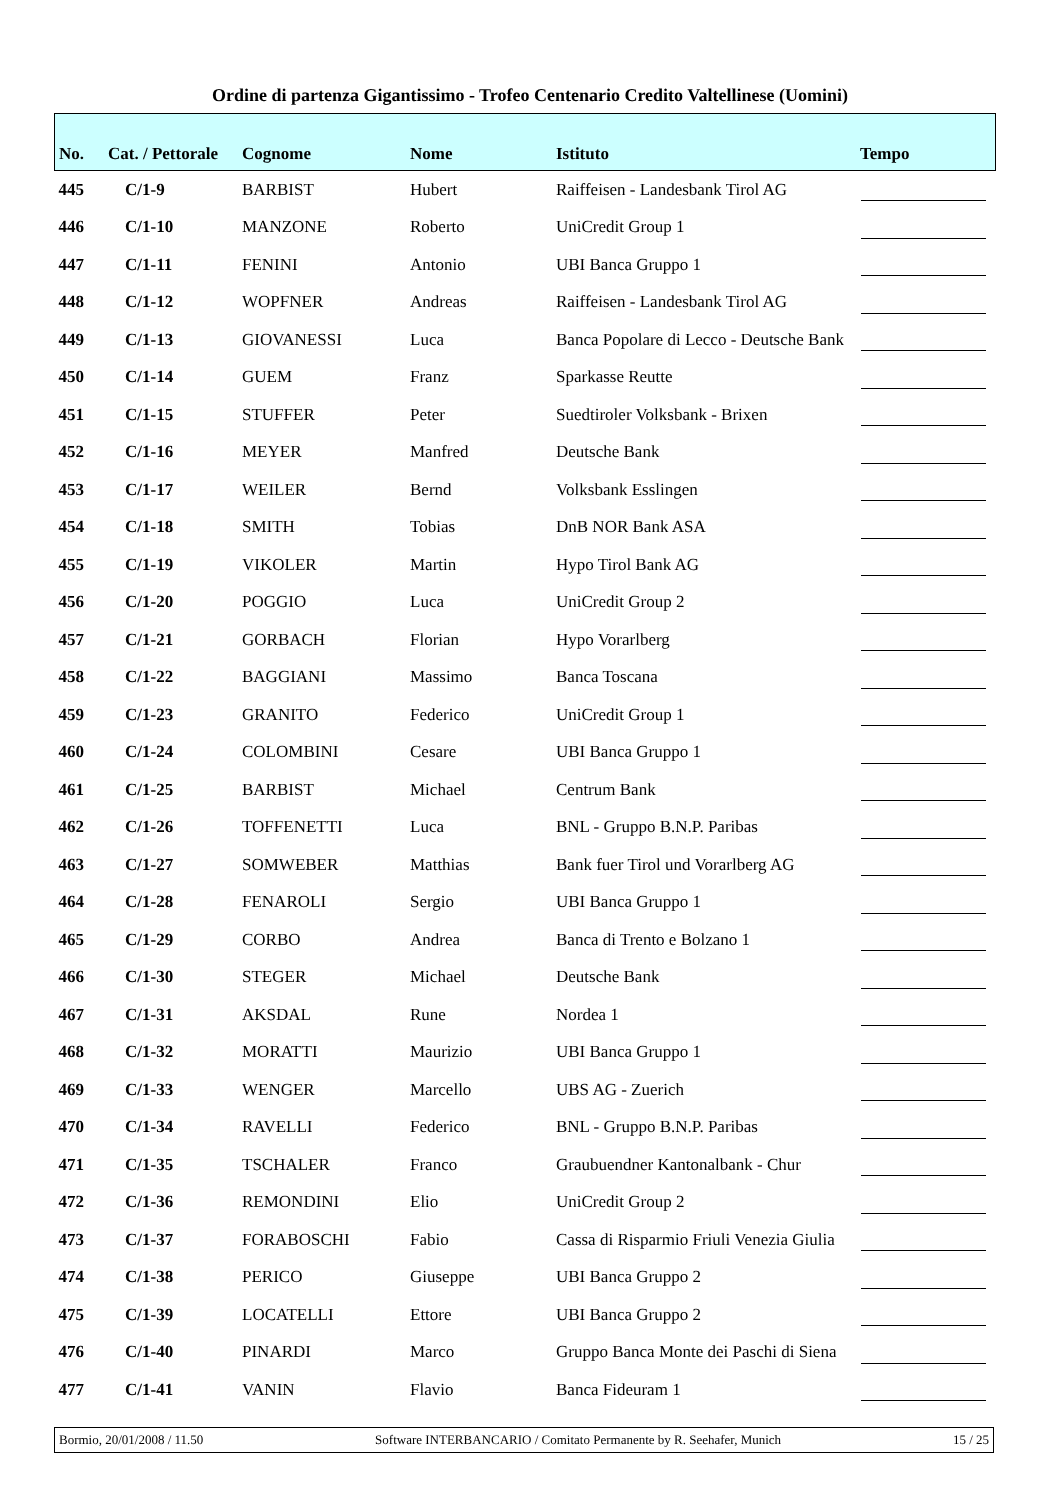Ordine di partenza Gigantissimo - Trofeo Centenario Credito Valtellinese (Uomini)
| No. | Cat. / Pettorale | Cognome | Nome | Istituto | Tempo |
| --- | --- | --- | --- | --- | --- |
| 445 | C/1-9 | BARBIST | Hubert | Raiffeisen - Landesbank Tirol AG | |
| 446 | C/1-10 | MANZONE | Roberto | UniCredit Group 1 | |
| 447 | C/1-11 | FENINI | Antonio | UBI Banca Gruppo 1 | |
| 448 | C/1-12 | WOPFNER | Andreas | Raiffeisen - Landesbank Tirol AG | |
| 449 | C/1-13 | GIOVANESSI | Luca | Banca Popolare di Lecco - Deutsche Bank | |
| 450 | C/1-14 | GUEM | Franz | Sparkasse Reutte | |
| 451 | C/1-15 | STUFFER | Peter | Suedtiroler Volksbank - Brixen | |
| 452 | C/1-16 | MEYER | Manfred | Deutsche Bank | |
| 453 | C/1-17 | WEILER | Bernd | Volksbank Esslingen | |
| 454 | C/1-18 | SMITH | Tobias | DnB NOR Bank ASA | |
| 455 | C/1-19 | VIKOLER | Martin | Hypo Tirol Bank AG | |
| 456 | C/1-20 | POGGIO | Luca | UniCredit Group 2 | |
| 457 | C/1-21 | GORBACH | Florian | Hypo Vorarlberg | |
| 458 | C/1-22 | BAGGIANI | Massimo | Banca Toscana | |
| 459 | C/1-23 | GRANITO | Federico | UniCredit Group 1 | |
| 460 | C/1-24 | COLOMBINI | Cesare | UBI Banca Gruppo 1 | |
| 461 | C/1-25 | BARBIST | Michael | Centrum Bank | |
| 462 | C/1-26 | TOFFENETTI | Luca | BNL - Gruppo B.N.P. Paribas | |
| 463 | C/1-27 | SOMWEBER | Matthias | Bank fuer Tirol und Vorarlberg AG | |
| 464 | C/1-28 | FENAROLI | Sergio | UBI Banca Gruppo 1 | |
| 465 | C/1-29 | CORBO | Andrea | Banca di Trento e Bolzano 1 | |
| 466 | C/1-30 | STEGER | Michael | Deutsche Bank | |
| 467 | C/1-31 | AKSDAL | Rune | Nordea 1 | |
| 468 | C/1-32 | MORATTI | Maurizio | UBI Banca Gruppo 1 | |
| 469 | C/1-33 | WENGER | Marcello | UBS AG - Zuerich | |
| 470 | C/1-34 | RAVELLI | Federico | BNL - Gruppo B.N.P. Paribas | |
| 471 | C/1-35 | TSCHALER | Franco | Graubuendner Kantonalbank - Chur | |
| 472 | C/1-36 | REMONDINI | Elio | UniCredit Group 2 | |
| 473 | C/1-37 | FORABOSCHI | Fabio | Cassa di Risparmio Friuli Venezia Giulia | |
| 474 | C/1-38 | PERICO | Giuseppe | UBI Banca Gruppo 2 | |
| 475 | C/1-39 | LOCATELLI | Ettore | UBI Banca Gruppo 2 | |
| 476 | C/1-40 | PINARDI | Marco | Gruppo Banca Monte dei Paschi di Siena | |
| 477 | C/1-41 | VANIN | Flavio | Banca Fideuram 1 | |
Bormio, 20/01/2008 / 11.50 Software INTERBANCARIO / Comitato Permanente by R. Seehafer, Munich 15 / 25